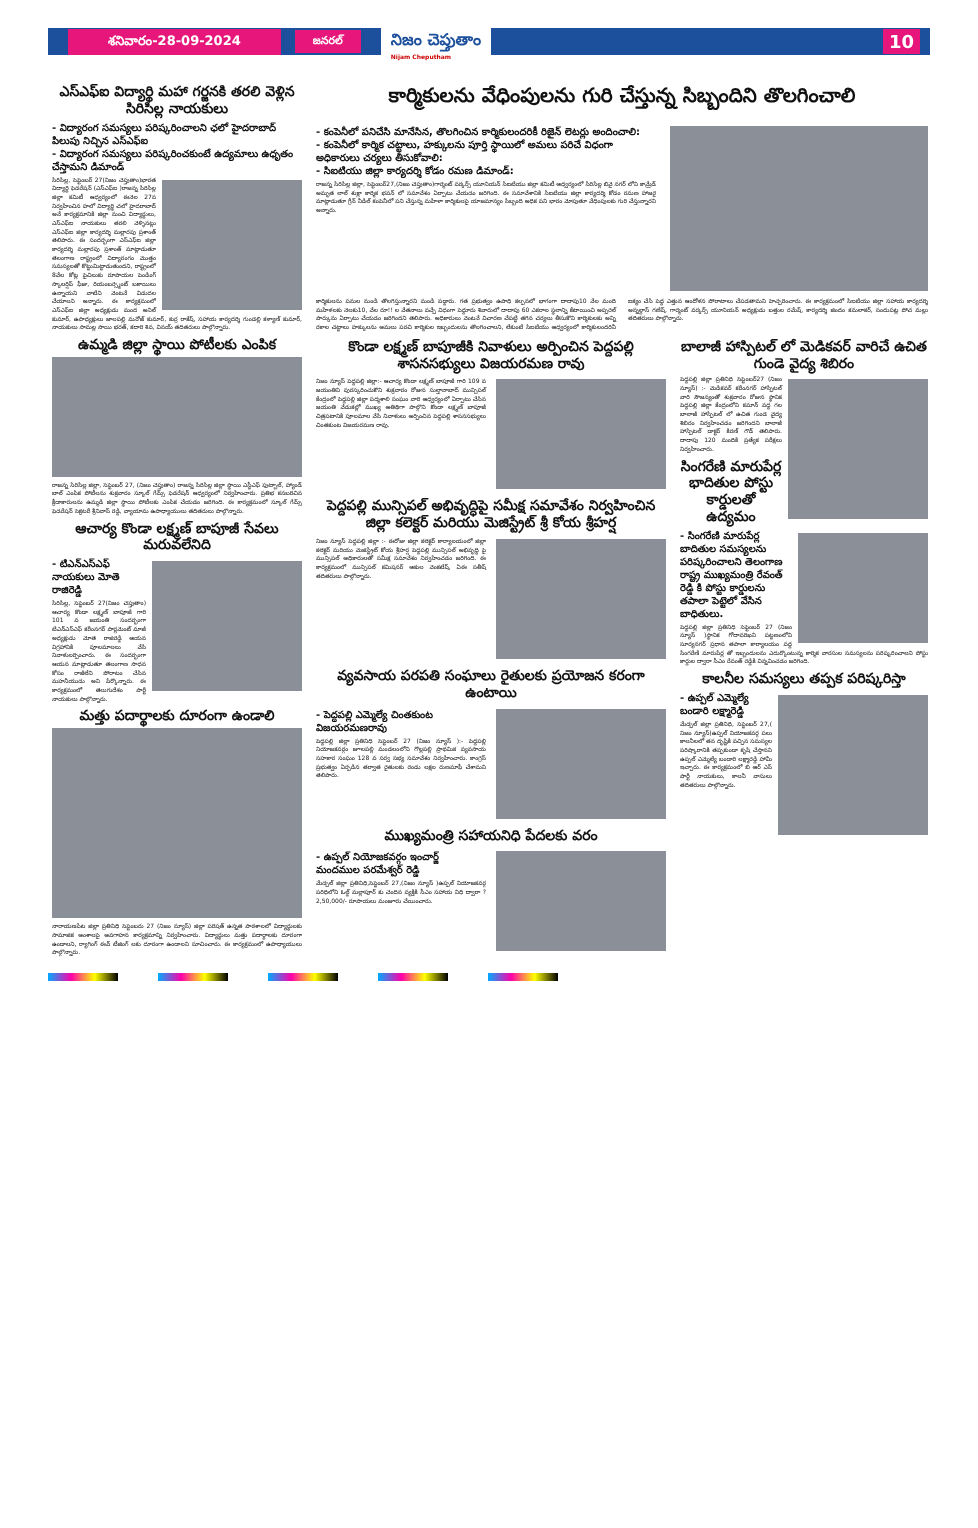శనివారం-28-09-2024 జనరల్ నిజం చెప్తుతాం
Nijam Cheputham 10
ఎస్ఎఫ్ఐ విద్యార్థి మహా గర్జనకి తరలి వెళ్లిన సిరిసిల్ల నాయకులు
- విద్యారంగ సమస్యలు పరిష్కరించాలని ఛలో హైదరాబాద్ పిలుపు నిచ్చిన ఎస్ఎఫ్ఐ
- విద్యారంగ సమస్యలు పరిష్కరించకుంటే ఉద్యమాలు ఉధృతం చేస్తామని డిమాండ్
సిరిసిల్ల, సెప్టెంబర్ 27(నిజం చెప్తుతాం)భారత విద్యార్థి ఫెడరేషన్ (ఎస్ఎఫ్ఐ )రాజన్న సిరిసిల్ల జిల్లా కమిటీ ఆధ్వర్యంలో ఈనెల 27న నిర్వహించిన హలో విద్యార్థి చలో హైదరాబాద్ అనే కార్యక్రమానికి జిల్లా నుంచి విద్యార్థులు, ఎస్ఎఫ్ఐ నాయకులు తరలి వెళ్ళినట్లు ఎస్ఎఫ్ఐ జిల్లా కార్యదర్శి మల్లారపు ప్రశాంత్ తెలిపారు. ఈ సందర్భంగా ఎస్ఎఫ్ఐ జిల్లా కార్యదర్శి మల్లారపు ప్రశాంత్ మాట్లాడుతూ తెలంగాణ రాష్ట్రంలో విద్యారంగం మొత్తం సమస్యలతో కొట్టుమిట్టాడుతుందని, రాష్ట్రంలో 8వేల కోట్ల పైచిలుకు రూపాయల పెండింగ్ స్కాలర్షిప్ ఫీజు, రియంబర్స్మెంట్ బకాయిలు ఉన్నాయని వాటిని వెంటనే విడుదల చేయాలని అన్నారు. ఈ కార్యక్రమంలో ఎస్ఎఫ్ఐ జిల్లా అధ్యక్షుడు మంద అనిల్ కుమార్, ఉపాధ్యక్షులు జాలపల్లి మనోజ్ కుమార్, కుర్ర రాకేష్, సహాయ కార్యదర్శి గుండెల్లి కళ్యాణ్ కుమార్, నాయకులు సామల్ల సాయి భరత్, కదారి శివ, వినయ్ తదితరులు పాల్గొన్నారు.
ఉమ్మడి జిల్లా స్థాయి పోటీలకు ఎంపిక
రాజన్న సిరిసిల్ల జిల్లా, సెప్టెంబర్ 27, (నిజం చెప్తుతాం) రాజన్న సిరిసిల్ల జిల్లా స్థాయి ఎస్జీఎఫ్ ఫుట్బాల్, హ్యాండ్ బాల్ ఎంపిక పోటీలను శుక్రవారం స్కూల్ గేమ్స్ ఫెడరేషన్ ఆధ్వర్యంలో నిర్వహించారు. ప్రతిభ కనబరిచిన క్రీడాకారులను ఉమ్మడి జిల్లా స్థాయి పోటీలకు ఎంపిక చేయడం జరిగింది. ఈ కార్యక్రమంలో స్కూల్ గేమ్స్ ఫెడరేషన్ సెక్రెటరీ శ్రీనివాస్ రెడ్డి, వ్యాయామ ఉపాధ్యాయులు తదితరులు పాల్గొన్నారు.
ఆచార్య కొండా లక్ష్మణ్ బాపూజీ సేవలు మరువలేనిది
- టిఎన్ఎస్ఎఫ్ నాయకులు మోతె రాజిరెడ్డి
సిరిసిల్ల, సెప్టెంబర్ 27(నిజం చెప్తుతాం) ఆచార్య కొండా లక్ష్మణ్ బాపూజీ గారి 101 వ జయంతి సందర్భంగా టిఎన్ఎస్ఎఫ్ కరీంనగర్ పార్లమెంట్ మాజీ అధ్యక్షుడు మోతె రాజిరెడ్డి ఆయన విగ్రహానికి పూలమాలలు వేసి నివాళులర్పించారు. ఈ సందర్భంగా ఆయన మాట్లాడుతూ తెలంగాణ సాధన కోసం రాజీలేని పోరాటం చేసిన మహనీయుడు అని పేర్కొన్నారు. ఈ కార్యక్రమంలో తెలుగుదేశం పార్టీ నాయకులు పాల్గొన్నారు.
మత్తు పదార్థాలకు దూరంగా ఉండాలి
నారాయణపేట జిల్లా ప్రతినిధి సెప్టెంబరు 27 (నిజం న్యూస్) జిల్లా పరిషత్ ఉన్నత పాఠశాలలో విద్యార్థులకు సామాజిక అంశాలపై అవగాహన కార్యక్రమాన్ని నిర్వహించారు. విద్యార్థులు మత్తు పదార్థాలకు దూరంగా ఉండాలని, ర్యాగింగ్ ఈవ్ టీజింగ్ లకు దూరంగా ఉండాలని సూచించారు. ఈ కార్యక్రమంలో ఉపాధ్యాయులు పాల్గొన్నారు.
కార్మికులను వేధింపులను గురి చేస్తున్న సిబ్బందిని తొలగించాలి
- కంపెనీలో పనిచేసి మానేసిన, తొలగించిన కార్మికులందరికీ రిజైన్ లెటర్లు అందించాలి:
- కంపెనీలో కార్మిక చట్టాలు, హక్కులను పూర్తి స్థాయిలో అమలు పరిచే విధంగా అధికారులు చర్యలు తీసుకోవాలి:
- సిఐటియు జిల్లా కార్యదర్శి కోడం రమణ డిమాండ్:
రాజన్న సిరిసిల్ల జిల్లా, సెప్టెంబర్27,(నిజం చెప్తుతాం)గార్మెంట్ వర్కర్స్ యూనియన్ సిఐటియు జిల్లా కమిటీ ఆధ్వర్యంలో సిరిసిల్ల బివై నగర్ లోని కామ్రేడ్ అమృత లాల్ శుక్లా కార్మిక భవన్ లో సమావేశం ఏర్పాటు చేయడం జరిగింది. ఈ సమావేశానికి సిఐటియు జిల్లా కార్యదర్శి కోడం రమణ హాజరై మాట్లాడుతూ గ్రీన్ నీడిల్ కంపెనీలో పని చేస్తున్న మహిళా కార్మికులపై యాజమాన్యం సిబ్బంది అధిక పని భారం మోపుతూ వేధింపులకు గురి చేస్తున్నారని అన్నారు.
కార్మికులను పనుల నుండి తొలగిస్తున్నారని మండి పడ్డారు. గత ప్రభుత్వం ఉపాధి కల్పనలో భాగంగా దాదాపు10 వేల మంది మహిళలకు నెలకు10, వేల రూ!! ల వేతనాలు వచ్చే విధంగా పెద్దూరు శివారులో దాదాపు 60 ఎకరాల స్థలాన్ని కేటాయించి అప్పరెల్ పార్కును ఏర్పాటు చేయడం జరిగిందని తెలిపారు. అధికారులు వెంటనే విచారణ చేపట్టి తగిన చర్యలు తీసుకొని కార్మికులకు అన్ని రకాల చట్టాలు హక్కులను అమలు పరచి కార్మికుల ఇబ్బందులను తొలగించాలని, లేకుంటే సిఐటియు ఆధ్వర్యంలో కార్మికులందరినీ ఐక్యం చేసి పెద్ద ఎత్తున ఆందోళన పోరాటాలు చేపడతామని హెచ్చరించారు. ఈ కార్యక్రమంలో సిఐటియు జిల్లా సహాయ కార్యదర్శి అన్నల్దాస్ గణేష్, గార్మెంట్ వర్కర్స్ యూనియన్ అధ్యక్షుడు బత్తుల రమేష్, కార్యదర్శి జిందం కమలాకర్, సందుపట్ల పోచ మల్లు తదితరులు పాల్గొన్నారు.
కొండా లక్ష్మణ్ బాపూజీకి నివాళులు అర్పించిన పెద్దపల్లి శాసనసభ్యులు విజయరమణ రావు
నిజం న్యూస్ పెద్దపల్లి జిల్లా:- ఆచార్య కొండా లక్ష్మణ్ బాపూజీ గారి 109 వ జయంతిని పురస్కరించుకొని శుక్రవారం రోజున సుల్తానాబాద్ మున్సిపల్ కేంద్రంలో పెద్దపల్లి జిల్లా పద్మశాలి సంఘం వారి ఆధ్వర్యంలో ఏర్పాటు చేసిన జయంతి వేడుకల్లో ముఖ్య అతిథిగా పాల్గొని కొండా లక్ష్మణ్ బాపూజీ చిత్రపటానికి పూలమాల వేసి నివాళులు అర్పించిన పెద్దపల్లి శాసనసభ్యులు చింతకుంట విజయరమణ రావు.
పెద్దపల్లి మున్సిపల్ అభివృద్ధిపై సమీక్ష సమావేశం నిర్వహించిన జిల్లా కలెక్టర్ మరియు మెజిస్ట్రేట్ శ్రీ కోయ శ్రీహర్ష
నిజం న్యూస్ పెద్దపల్లి జిల్లా :- ఈరోజు జిల్లా కలెక్టర్ కార్యాలయంలో జిల్లా కలెక్టర్ మరియు మెజిస్ట్రేట్ కోయ శ్రీహర్ష పెద్దపల్లి మున్సిపల్ అభివృద్ధి పై మున్సిపల్ అధికారులతో సమీక్ష సమావేశం నిర్వహించడం జరిగింది. ఈ కార్యక్రమంలో మున్సిపల్ కమిషనర్ ఆకుల వెంకటేష్, ఏఈ సతీష్ తదితరులు పాల్గొన్నారు.
వ్యవసాయ పరపతి సంఘాలు రైతులకు ప్రయోజన కరంగా ఉంటాయి
- పెద్దపల్లి ఎమ్మెల్యే చింతకుంట విజయరమణరావు
పెద్దపల్లి జిల్లా ప్రతినిధి సెప్టెంబర్ 27 (నిజం న్యూస్ ):- పెద్దపల్లి నియోజకవర్గం జూలపల్లి మండలంలోని గొల్లపల్లి ప్రాథమిక వ్యవసాయ సహకార సంఘం 128 వ సర్వ సభ్య సమావేశం నిర్వహించారు. కాంగ్రెస్ ప్రభుత్వం ఏర్పడిన తర్వాత రైతులకు రెండు లక్షల రుణమాఫీ చేశామని తెలిపారు.
ముఖ్యమంత్రి సహాయనిధి పేదలకు వరం
- ఉప్పల్ నియోజకవర్గం ఇంచార్జ్ మందముల పరమేశ్వర్ రెడ్డి
మేడ్చల్ జిల్లా ప్రతినిధి,సెప్టెంబర్ 27,(నిజం న్యూస్ )ఉప్పల్ నియోజకవర్గ పరిధిలోని ఓల్డ్ మల్లాపూర్ కు చెందిన వ్యక్తికి సీఎం సహాయ నిధి ద్వారా ?2,50,000/- రూపాయలు మంజూరు చేయించారు.
బాలాజీ హాస్పిటల్ లో మెడికవర్ వారిచే ఉచిత గుండె వైద్య శిబిరం
పెద్దపల్లి జిల్లా ప్రతినిధి సెప్టెంబర్27 (నిజం న్యూస్) :- మెడికవర్ కరీంనగర్ హాస్పిటల్ వారి సౌజన్యంతో శుక్రవారం రోజున స్థానిక పెద్దపల్లి జిల్లా కేంద్రంలోని కమాన్ వద్ద గల బాలాజీ హాస్పిటల్ లో ఉచిత గుండె వైద్య శిబిరం నిర్వహించడం జరిగిందని బాలాజీ హాస్పిటల్ డాక్టర్ కిరణ్ గౌడ్ తెలిపారు. దాదాపు 120 మందికి ప్రత్యేక పరీక్షలు నిర్వహించారు.
సింగరేణి మారుపేర్ల భాదితుల పోస్టు కార్డులతో ఉద్యమం
- సింగరేణి మారుపేర్ల బాదితుల సమస్యలను పరిష్కరించాలని తెలంగాణ రాష్ట్ర ముఖ్యమంత్రి రేవంత్ రెడ్డి కి పోస్టు కార్డులను తపాలా పెట్టెలో వేసిన బాధితులు.
పెద్దపల్లి జిల్లా ప్రతినిధి సెప్టెంబర్ 27 (నిజం న్యూస్ )స్థానిక గోదావరిఖని పట్టణంలోని సూర్యనగర్ ప్రధాన తపాలా కార్యాలయం వద్ద సింగరేణి మారుపేర్ల తో ఇబ్బందులను ఎదుర్కొంటున్న కార్మిక వారసుల సమస్యలను పరిష్కరించాలని పోస్టు కార్డుల ద్వారా సీఎం రేవంత్ రెడ్డికి విన్నవించడం జరిగింది.
కాలనీల సమస్యలు తప్పక పరిష్కరిస్తా
- ఉప్పల్ ఎమ్మెల్యే బండారి లక్ష్మారెడ్డి
మేడ్చల్ జిల్లా ప్రతినిధి, సెప్టెంబర్ 27,( నిజం న్యూస్)ఉప్పల్ నియోజకవర్గ పలు కాలనీలలో తన దృష్టికి వచ్చిన సమస్యల పరిష్కారానికి తప్పకుండా కృషి చేస్తానని ఉప్పల్ ఎమ్మెల్యే బండారి లక్ష్మారెడ్డి హామీ ఇచ్చారు. ఈ కార్యక్రమంలో బి ఆర్ ఎస్ పార్టీ నాయకులు, కాలనీ వాసులు తదితరులు పాల్గొన్నారు.